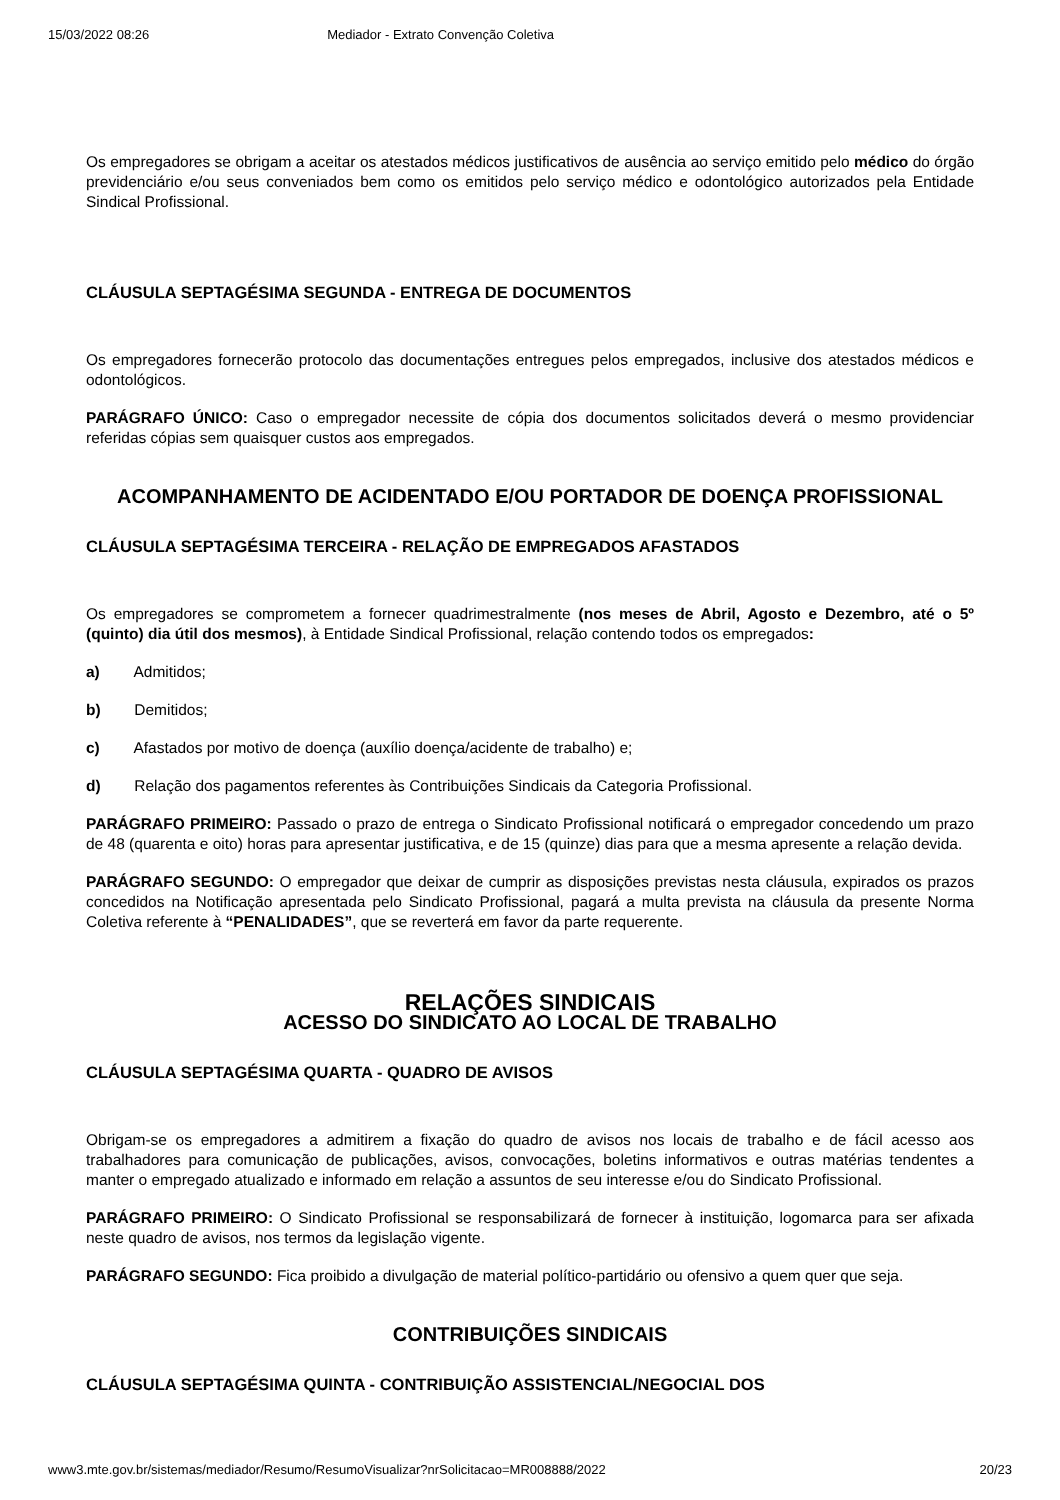15/03/2022 08:26 Mediador - Extrato Convenção Coletiva
Os empregadores se obrigam a aceitar os atestados médicos justificativos de ausência ao serviço emitido pelo médico do órgão previdenciário e/ou seus conveniados bem como os emitidos pelo serviço médico e odontológico autorizados pela Entidade Sindical Profissional.
CLÁUSULA SEPTAGÉSIMA SEGUNDA - ENTREGA DE DOCUMENTOS
Os empregadores fornecerão protocolo das documentações entregues pelos empregados, inclusive dos atestados médicos e odontológicos.
PARÁGRAFO ÚNICO: Caso o empregador necessite de cópia dos documentos solicitados deverá o mesmo providenciar referidas cópias sem quaisquer custos aos empregados.
ACOMPANHAMENTO DE ACIDENTADO E/OU PORTADOR DE DOENÇA PROFISSIONAL
CLÁUSULA SEPTAGÉSIMA TERCEIRA - RELAÇÃO DE EMPREGADOS AFASTADOS
Os empregadores se comprometem a fornecer quadrimestralmente (nos meses de Abril, Agosto e Dezembro, até o 5º (quinto) dia útil dos mesmos), à Entidade Sindical Profissional, relação contendo todos os empregados:
a) Admitidos;
b) Demitidos;
c) Afastados por motivo de doença (auxílio doença/acidente de trabalho) e;
d) Relação dos pagamentos referentes às Contribuições Sindicais da Categoria Profissional.
PARÁGRAFO PRIMEIRO: Passado o prazo de entrega o Sindicato Profissional notificará o empregador concedendo um prazo de 48 (quarenta e oito) horas para apresentar justificativa, e de 15 (quinze) dias para que a mesma apresente a relação devida.
PARÁGRAFO SEGUNDO: O empregador que deixar de cumprir as disposições previstas nesta cláusula, expirados os prazos concedidos na Notificação apresentada pelo Sindicato Profissional, pagará a multa prevista na cláusula da presente Norma Coletiva referente à “PENALIDADES”, que se reverterá em favor da parte requerente.
RELAÇÕES SINDICAIS
ACESSO DO SINDICATO AO LOCAL DE TRABALHO
CLÁUSULA SEPTAGÉSIMA QUARTA - QUADRO DE AVISOS
Obrigam-se os empregadores a admitirem a fixação do quadro de avisos nos locais de trabalho e de fácil acesso aos trabalhadores para comunicação de publicações, avisos, convocações, boletins informativos e outras matérias tendentes a manter o empregado atualizado e informado em relação a assuntos de seu interesse e/ou do Sindicato Profissional.
PARÁGRAFO PRIMEIRO: O Sindicato Profissional se responsabilizará de fornecer à instituição, logomarca para ser afixada neste quadro de avisos, nos termos da legislação vigente.
PARÁGRAFO SEGUNDO: Fica proibido a divulgação de material político-partidário ou ofensivo a quem quer que seja.
CONTRIBUIÇÕES SINDICAIS
CLÁUSULA SEPTAGÉSIMA QUINTA - CONTRIBUIÇÃO ASSISTENCIAL/NEGOCIAL DOS
www3.mte.gov.br/sistemas/mediador/Resumo/ResumoVisualizar?nrSolicitacao=MR008888/2022 20/23